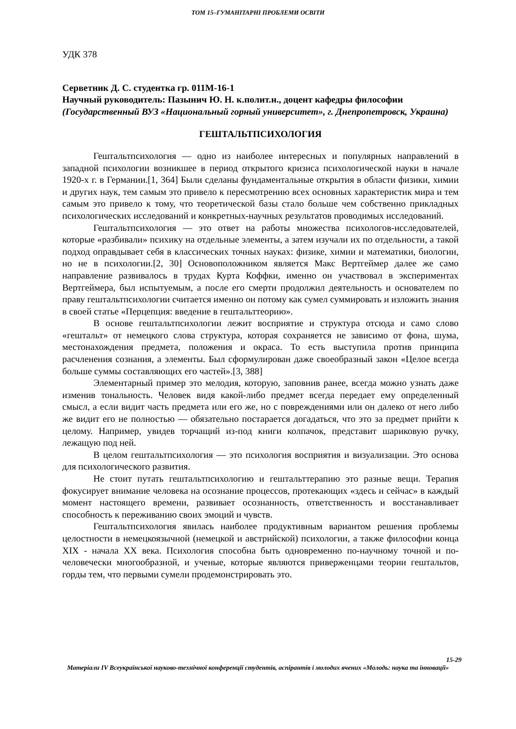ТОМ 15–ГУМАНІТАРНІ ПРОБЛЕМИ ОСВІТИ
УДК 378
Серветник Д. С. студентка гр. 011М-16-1
Научный руководитель: Пазынич Ю. Н. к.полит.н., доцент кафедры философии
(Государственный ВУЗ «Национальный горный университет», г. Днепропетровск, Украина)
ГЕШТАЛЬТПСИХОЛОГИЯ
Гештальтпсихология — одно из наиболее интересных и популярных направлений в западной психологии возникшее в период открытого кризиса психологической науки в начале 1920-х г. в Германии.[1, 364] Были сделаны фундаментальные открытия в области физики, химии и других наук, тем самым это привело к пересмотрению всех основных характеристик мира и тем самым это привело к тому, что теоретической базы стало больше чем собственно прикладных психологических исследований и конкретных-научных результатов проводимых исследований.
Гештальтпсихология — это ответ на работы множества психологов-исследователей, которые «разбивали» психику на отдельные элементы, а затем изучали их по отдельности, а такой подход оправдывает себя в классических точных науках: физике, химии и математики, биологии, но не в психологии.[2, 30] Основоположником является Макс Вертгеймер далее же само направление развивалось в трудах Курта Коффки, именно он участвовал в экспериментах Вертгеймера, был испытуемым, а после его смерти продолжил деятельность и основателем по праву гештальтпсихологии считается именно он потому как сумел суммировать и изложить знания в своей статье «Перцепция: введение в гештальттеорию».
В основе гештальтпсихологии лежит восприятие и структура отсюда и само слово «гештальт» от немецкого слова структура, которая сохраняется не зависимо от фона, шума, местонахождения предмета, положения и окраса. То есть выступила против принципа расчленения сознания, а элементы. Был сформулирован даже своеобразный закон «Целое всегда больше суммы составляющих его частей».[3, 388]
Элементарный пример это мелодия, которую, заповнив ранее, всегда можно узнать даже изменив тональность. Человек видя какой-либо предмет всегда передает ему определенный смысл, а если видит часть предмета или его же, но с повреждениями или он далеко от него либо же видит его не полностью — обязательно постарается догадаться, что это за предмет прийти к целому. Например, увидев торчащий из-под книги колпачок, представит шариковую ручку, лежащую под ней.
В целом гештальтпсихология — это психология восприятия и визуализации. Это основа для психологического развития.
Не стоит путать гештальтпсихологию и гештальттерапию это разные вещи. Терапия фокусирует внимание человека на осознание процессов, протекающих «здесь и сейчас» в каждый момент настоящего времени, развивает осознанность, ответственность и восстанавливает способность к переживанию своих эмоций и чувств.
Гештальтпсихология явилась наиболее продуктивным вариантом решения проблемы целостности в немецкоязычной (немецкой и австрийской) психологии, а также философии конца XIX - начала XX века. Психология способна быть одновременно по-научному точной и по-человечески многообразной, и ученые, которые являются приверженцами теории гештальтов, горды тем, что первыми сумели продемонстрировать это.
15-29
Матеріали IV Всеукраїнської науково-технічної конференції студентів, аспірантів і молодих вчених «Молодь: наука та інновації»